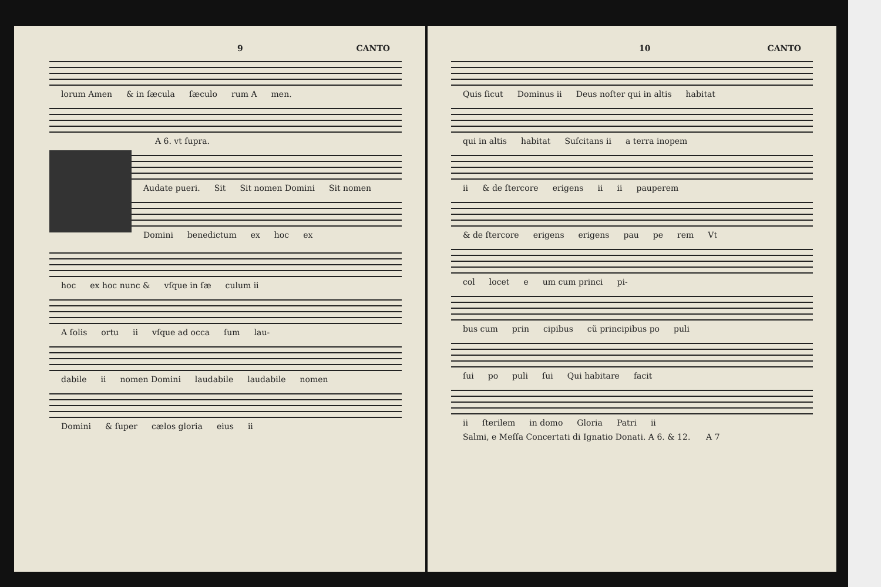9 CANTO
lorum Amen & in ſæcula ſæculo rum A men.
A 6. vt ſupra.
Audate pueri. Sit Sit nomen Domini Sit nomen
Domini benedictum ex hoc ex
hoc ex hoc nunc & vſque in ſæ culum ii
A ſolis ortu ii vſque ad occa ſum lau-
dabile ii nomen Domini laudabile laudabile nomen
Domini & ſuper cælos gloria eius ii
10 CANTO
Quis ſicut Dominus ii Deus noſter qui in altis habitat
qui in altis habitat Suſcitans ii a terra inopem
ii & de ſtercore erigens ii ii pauperem
& de ſtercore erigens erigens pau pe rem Vt
col locet e um cum princi pi-
bus cum prin cipibus cũ principibus po puli
ſui po puli ſui Qui habitare facit
ii ſterilem in domo Gloria Patri ii
Salmi, e Meſſa Concertati di Ignatio Donati. A 6. & 12. A 7